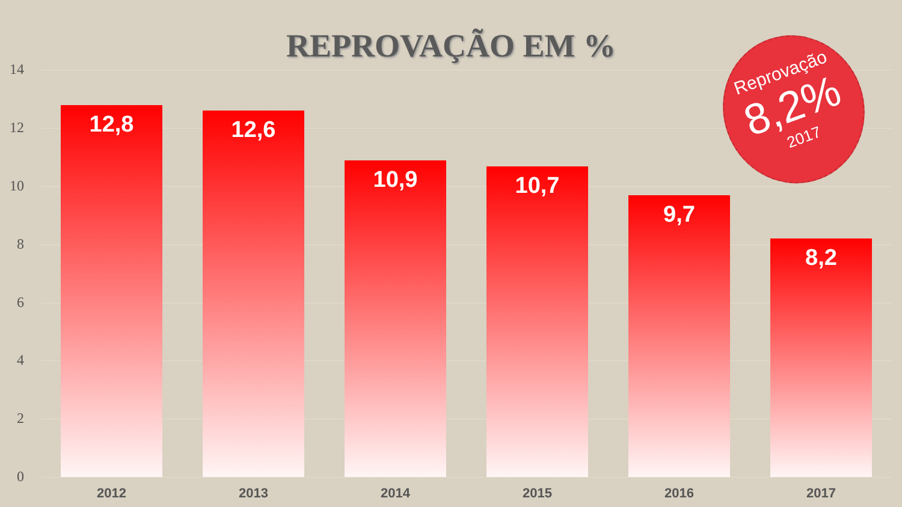REPROVAÇÃO EM %
14
12
10
8
6
4
2
0
12,8 12,6
10,9 10,7
9,7
8,2
2012 2013 2014 2015 2016 2017
Reprovação
8,2%
2017